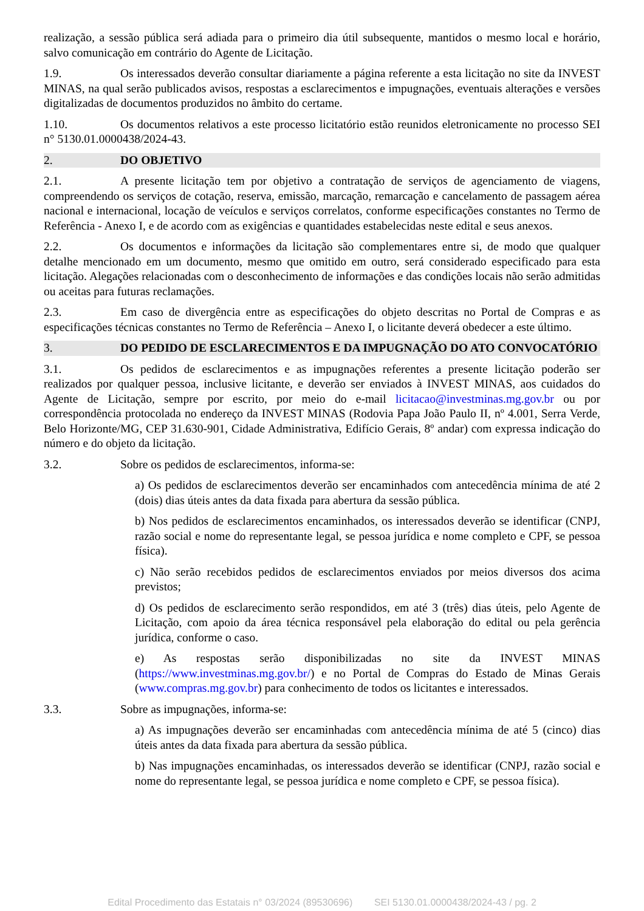realização, a sessão pública será adiada para o primeiro dia útil subsequente, mantidos o mesmo local e horário, salvo comunicação em contrário do Agente de Licitação.
1.9. Os interessados deverão consultar diariamente a página referente a esta licitação no site da INVEST MINAS, na qual serão publicados avisos, respostas a esclarecimentos e impugnações, eventuais alterações e versões digitalizadas de documentos produzidos no âmbito do certame.
1.10. Os documentos relativos a este processo licitatório estão reunidos eletronicamente no processo SEI n° 5130.01.0000438/2024-43.
2. DO OBJETIVO
2.1. A presente licitação tem por objetivo a contratação de serviços de agenciamento de viagens, compreendendo os serviços de cotação, reserva, emissão, marcação, remarcação e cancelamento de passagem aérea nacional e internacional, locação de veículos e serviços correlatos, conforme especificações constantes no Termo de Referência - Anexo I, e de acordo com as exigências e quantidades estabelecidas neste edital e seus anexos.
2.2. Os documentos e informações da licitação são complementares entre si, de modo que qualquer detalhe mencionado em um documento, mesmo que omitido em outro, será considerado especificado para esta licitação. Alegações relacionadas com o desconhecimento de informações e das condições locais não serão admitidas ou aceitas para futuras reclamações.
2.3. Em caso de divergência entre as especificações do objeto descritas no Portal de Compras e as especificações técnicas constantes no Termo de Referência – Anexo I, o licitante deverá obedecer a este último.
3. DO PEDIDO DE ESCLARECIMENTOS E DA IMPUGNAÇÃO DO ATO CONVOCATÓRIO
3.1. Os pedidos de esclarecimentos e as impugnações referentes a presente licitação poderão ser realizados por qualquer pessoa, inclusive licitante, e deverão ser enviados à INVEST MINAS, aos cuidados do Agente de Licitação, sempre por escrito, por meio do e-mail licitacao@investminas.mg.gov.br ou por correspondência protocolada no endereço da INVEST MINAS (Rodovia Papa João Paulo II, nº 4.001, Serra Verde, Belo Horizonte/MG, CEP 31.630-901, Cidade Administrativa, Edifício Gerais, 8º andar) com expressa indicação do número e do objeto da licitação.
3.2. Sobre os pedidos de esclarecimentos, informa-se:
a) Os pedidos de esclarecimentos deverão ser encaminhados com antecedência mínima de até 2 (dois) dias úteis antes da data fixada para abertura da sessão pública.
b) Nos pedidos de esclarecimentos encaminhados, os interessados deverão se identificar (CNPJ, razão social e nome do representante legal, se pessoa jurídica e nome completo e CPF, se pessoa física).
c) Não serão recebidos pedidos de esclarecimentos enviados por meios diversos dos acima previstos;
d) Os pedidos de esclarecimento serão respondidos, em até 3 (três) dias úteis, pelo Agente de Licitação, com apoio da área técnica responsável pela elaboração do edital ou pela gerência jurídica, conforme o caso.
e) As respostas serão disponibilizadas no site da INVEST MINAS (https://www.investminas.mg.gov.br/) e no Portal de Compras do Estado de Minas Gerais (www.compras.mg.gov.br) para conhecimento de todos os licitantes e interessados.
3.3. Sobre as impugnações, informa-se:
a) As impugnações deverão ser encaminhadas com antecedência mínima de até 5 (cinco) dias úteis antes da data fixada para abertura da sessão pública.
b) Nas impugnações encaminhadas, os interessados deverão se identificar (CNPJ, razão social e nome do representante legal, se pessoa jurídica e nome completo e CPF, se pessoa física).
Edital Procedimento das Estatais n° 03/2024 (89530696) SEI 5130.01.0000438/2024-43 / pg. 2